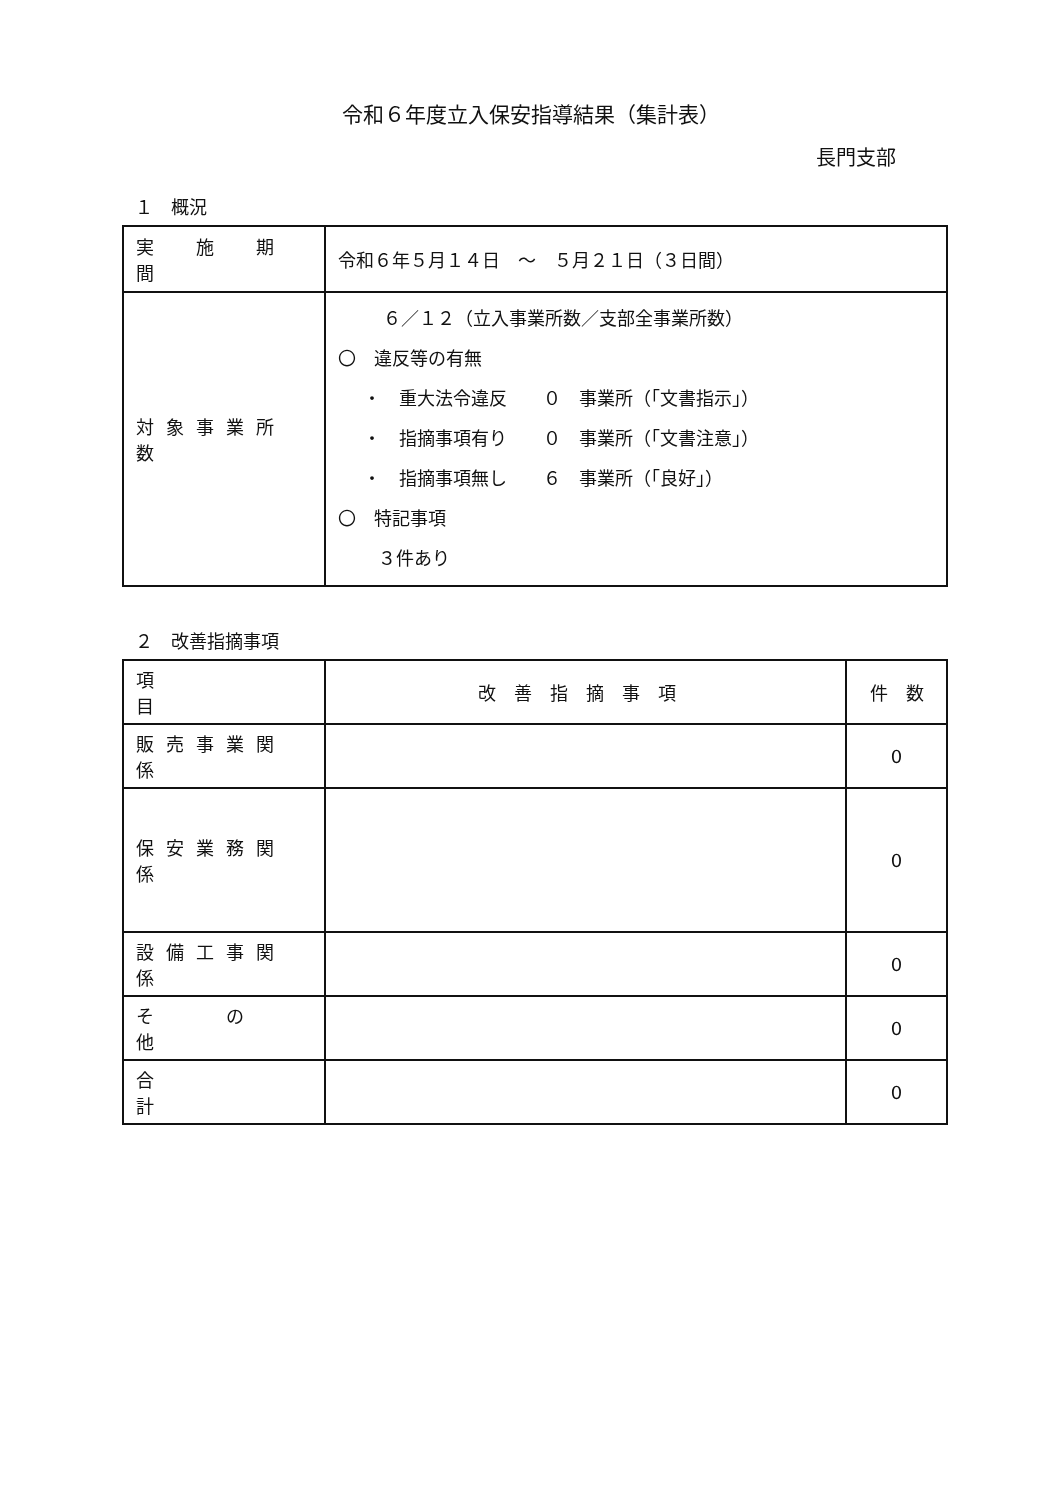令和６年度立入保安指導結果（集計表）
長門支部
１　概況
| 実 施 期 間 | 令和６年５月１４日 ～ ５月２１日（３日間） |
| 対象事業所数 | ６／１２（立入事業所数／支部全事業所数） 〇 違反等の有無 ・ 重大法令違反 ０ 事業所（「文書指示」） ・ 指摘事項有り ０ 事業所（「文書注意」） ・ 指摘事項無し ６ 事業所（「良好」） 〇 特記事項 ３件あり |
２　改善指摘事項
| 項 目 | 改善指摘事項 | 件 数 |
| --- | --- | --- |
| 販売事業関係 | | 0 |
| 保安業務関係 | | 0 |
| 設備工事関係 | | 0 |
| そ の 他 | | 0 |
| 合 計 | | 0 |